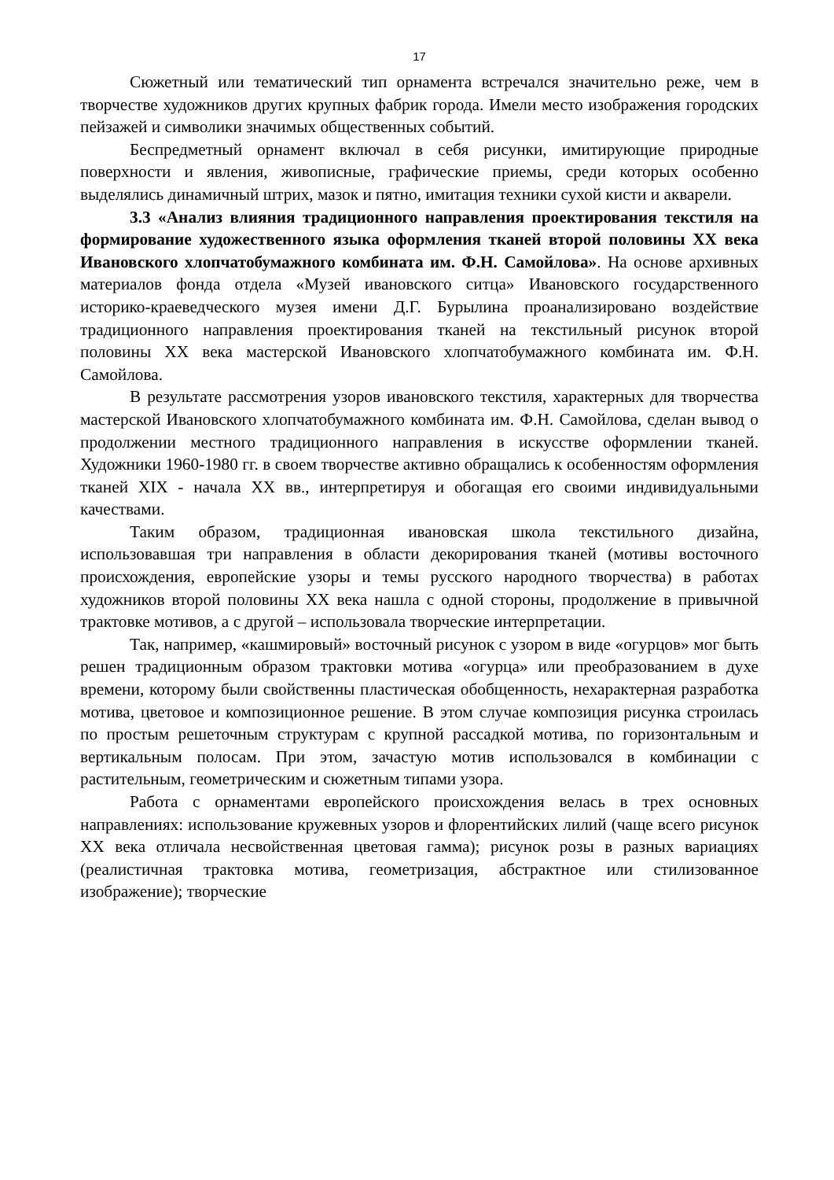17
Сюжетный или тематический тип орнамента встречался значительно реже, чем в творчестве художников других крупных фабрик города. Имели место изображения городских пейзажей и символики значимых общественных событий.
Беспредметный орнамент включал в себя рисунки, имитирующие природные поверхности и явления, живописные, графические приемы, среди которых особенно выделялись динамичный штрих, мазок и пятно, имитация техники сухой кисти и акварели.
3.3 «Анализ влияния традиционного направления проектирования текстиля на формирование художественного языка оформления тканей второй половины XX века Ивановского хлопчатобумажного комбината им. Ф.Н. Самойлова». На основе архивных материалов фонда отдела «Музей ивановского ситца» Ивановского государственного историко-краеведческого музея имени Д.Г. Бурылина проанализировано воздействие традиционного направления проектирования тканей на текстильный рисунок второй половины XX века мастерской Ивановского хлопчатобумажного комбината им. Ф.Н. Самойлова.
В результате рассмотрения узоров ивановского текстиля, характерных для творчества мастерской Ивановского хлопчатобумажного комбината им. Ф.Н. Самойлова, сделан вывод о продолжении местного традиционного направления в искусстве оформлении тканей. Художники 1960-1980 гг. в своем творчестве активно обращались к особенностям оформления тканей XIX - начала XX вв., интерпретируя и обогащая его своими индивидуальными качествами.
Таким образом, традиционная ивановская школа текстильного дизайна, использовавшая три направления в области декорирования тканей (мотивы восточного происхождения, европейские узоры и темы русского народного творчества) в работах художников второй половины XX века нашла с одной стороны, продолжение в привычной трактовке мотивов, а с другой – использовала творческие интерпретации.
Так, например, «кашмировый» восточный рисунок с узором в виде «огурцов» мог быть решен традиционным образом трактовки мотива «огурца» или преобразованием в духе времени, которому были свойственны пластическая обобщенность, нехарактерная разработка мотива, цветовое и композиционное решение. В этом случае композиция рисунка строилась по простым решеточным структурам с крупной рассадкой мотива, по горизонтальным и вертикальным полосам. При этом, зачастую мотив использовался в комбинации с растительным, геометрическим и сюжетным типами узора.
Работа с орнаментами европейского происхождения велась в трех основных направлениях: использование кружевных узоров и флорентийских лилий (чаще всего рисунок XX века отличала несвойственная цветовая гамма); рисунок розы в разных вариациях (реалистичная трактовка мотива, геометризация, абстрактное или стилизованное изображение); творческие